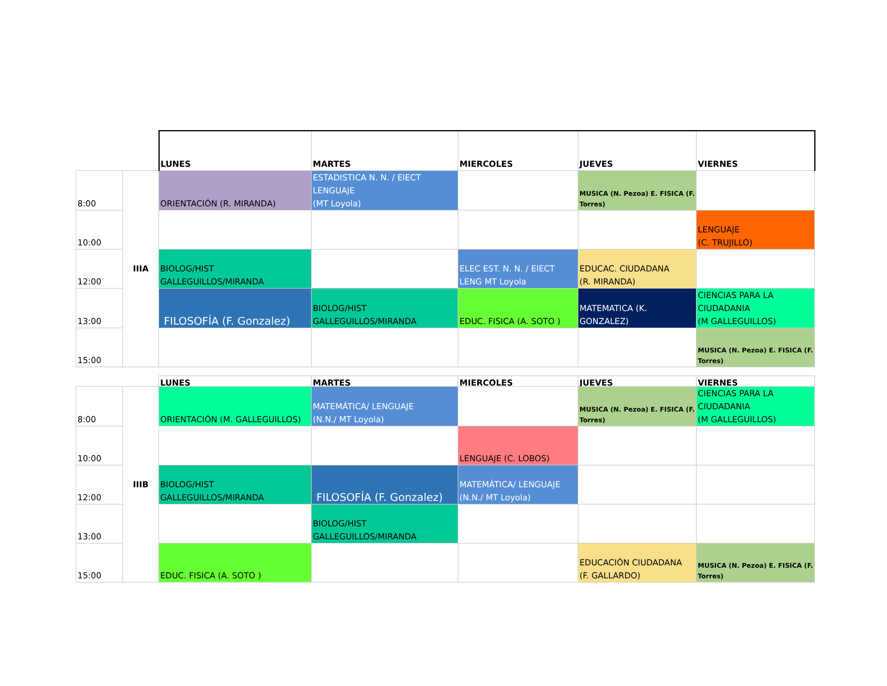| | | LUNES | MARTES | MIERCOLES | JUEVES | VIERNES |
| 8:00 | IIIA | ORIENTACIÓN (R. MIRANDA) | ESTADISTICA N. N. / ElECT LENGUAJE (MT Loyola) | | MUSICA (N. Pezoa) E. FISICA (F. Torres) | |
| 10:00 | | | | | | LENGUAJE (C. TRUJILLO) |
| 12:00 | | BIOLOG/HIST GALLEGUILLOS/MIRANDA | | ELEC EST. N. N. / ElECT LENG MT Loyola | EDUCAC. CIUDADANA (R. MIRANDA) | |
| 13:00 | | FILOSOFÍA (F. Gonzalez) | BIOLOG/HIST GALLEGUILLOS/MIRANDA | EDUC. FISICA (A. SOTO ) | MATEMATICA (K. GONZALEZ) | CIENCIAS PARA LA CIUDADANIA (M GALLEGUILLOS) |
| 15:00 | | | | | | MUSICA (N. Pezoa) E. FISICA (F. Torres) |
| | | LUNES | MARTES | MIERCOLES | JUEVES | VIERNES |
| 8:00 | IIIB | ORIENTACIÓN (M. GALLEGUILLOS) | MATEMÁTICA/ LENGUAJE (N.N./ MT Loyola) | | MUSICA (N. Pezoa) E. FISICA (F. Torres) | CIENCIAS PARA LA CIUDADANIA (M GALLEGUILLOS) |
| 10:00 | | | | LENGUAJE (C. LOBOS) | | |
| 12:00 | | BIOLOG/HIST GALLEGUILLOS/MIRANDA | FILOSOFÍA (F. Gonzalez) | MATEMÁTICA/ LENGUAJE (N.N./ MT Loyola) | | |
| 13:00 | | | BIOLOG/HIST GALLEGUILLOS/MIRANDA | | | |
| 15:00 | | EDUC. FISICA (A. SOTO ) | | | EDUCACIÓN CIUDADANA (F. GALLARDO) | MUSICA (N. Pezoa) E. FISICA (F. Torres) |